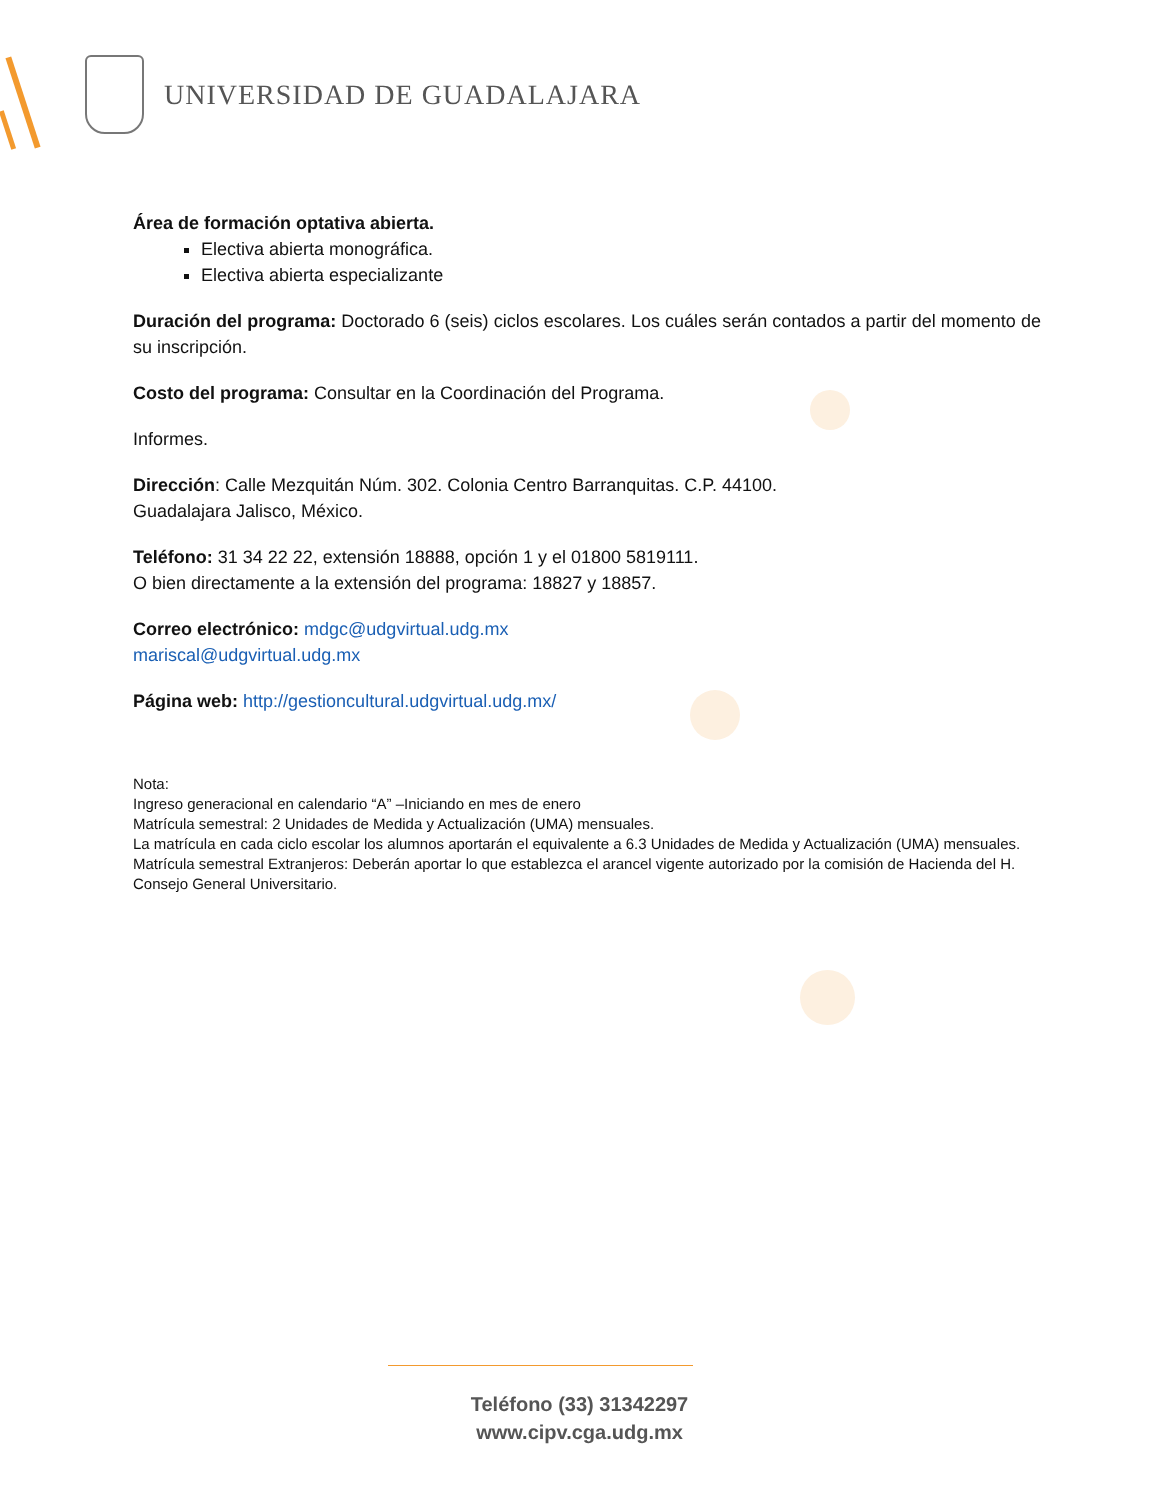UNIVERSIDAD DE GUADALAJARA
Área de formación optativa abierta.
Electiva abierta monográfica.
Electiva abierta especializante
Duración del programa: Doctorado 6 (seis) ciclos escolares. Los cuáles serán contados a partir del momento de su inscripción.
Costo del programa: Consultar en la Coordinación del Programa.
Informes.
Dirección: Calle Mezquitán Núm. 302. Colonia Centro Barranquitas. C.P. 44100.
Guadalajara Jalisco, México.
Teléfono: 31 34 22 22, extensión 18888, opción 1 y el 01800 5819111.
O bien directamente a la extensión del programa: 18827 y 18857.
Correo electrónico: mdgc@udgvirtual.udg.mx
mariscal@udgvirtual.udg.mx
Página web: http://gestioncultural.udgvirtual.udg.mx/
Nota:
Ingreso generacional en calendario “A” –Iniciando en mes de enero
Matrícula semestral: 2 Unidades de Medida y Actualización (UMA) mensuales.
La matrícula en cada ciclo escolar los alumnos aportarán el equivalente a 6.3 Unidades de Medida y Actualización (UMA) mensuales.
Matrícula semestral Extranjeros: Deberán aportar lo que establezca el arancel vigente autorizado por la comisión de Hacienda del H. Consejo General Universitario.
Teléfono (33) 31342297
www.cipv.cga.udg.mx